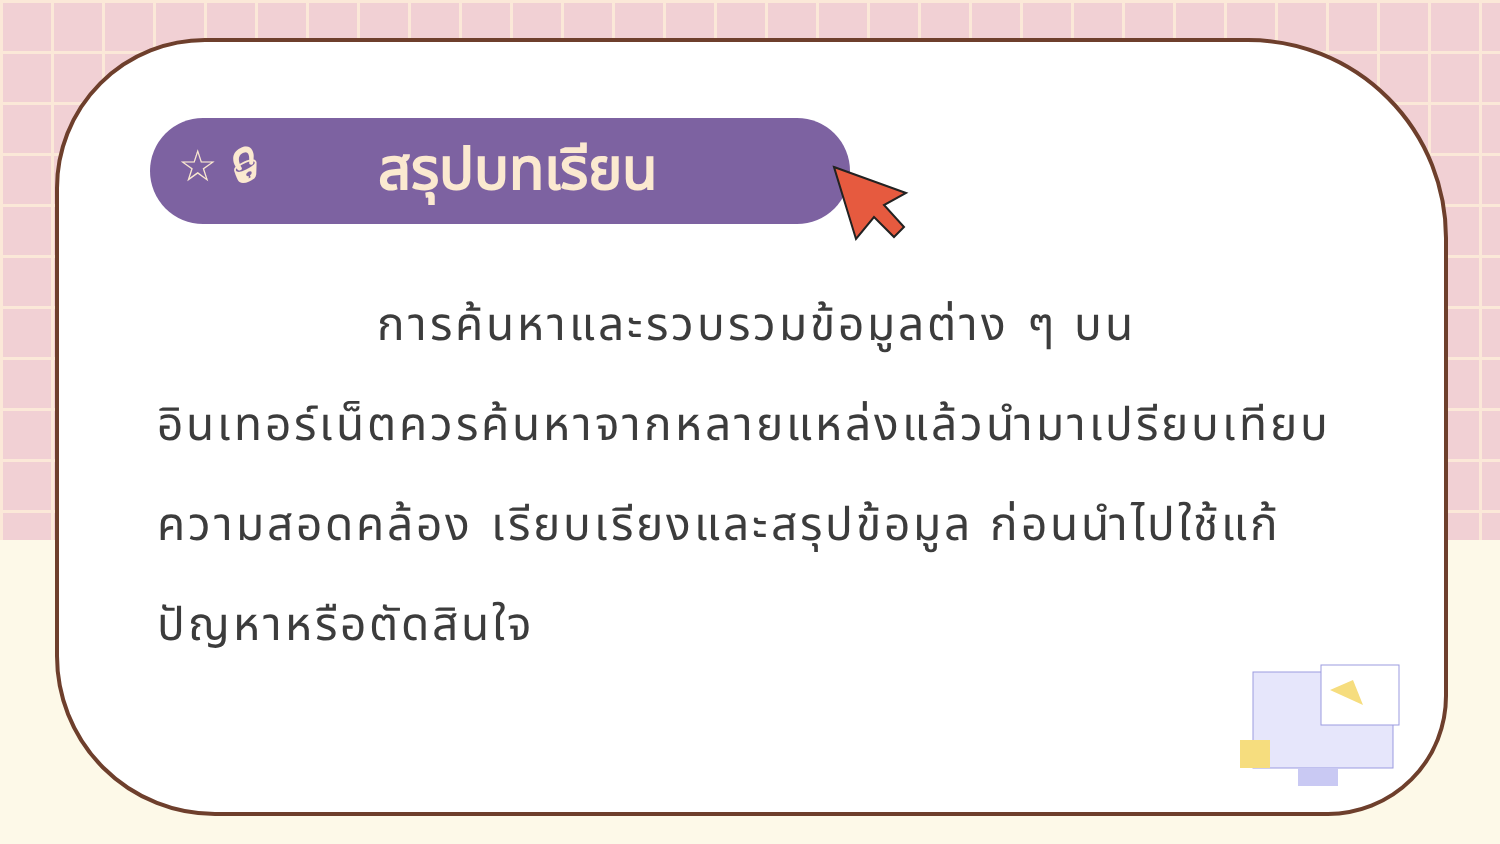☆ 🔒︎ สรุปบทเรียน
การค้นหาและรวบรวมข้อมูลต่าง ๆ บนอินเทอร์เน็ตควรค้นหาจากหลายแหล่งแล้วนำมาเปรียบเทียบความสอดคล้อง เรียบเรียงและสรุปข้อมูล ก่อนนำไปใช้แก้ปัญหาหรือตัดสินใจ